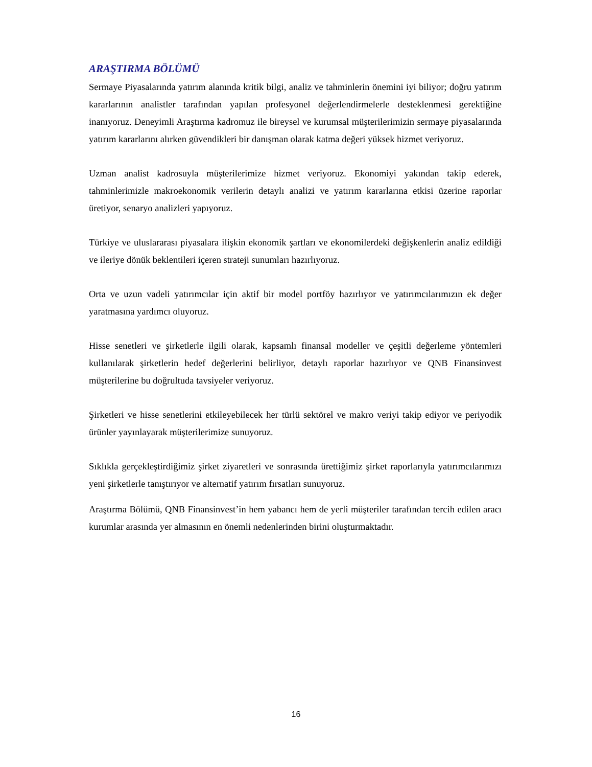ARAŞTIRMA BÖLÜMÜ
Sermaye Piyasalarında yatırım alanında kritik bilgi, analiz ve tahminlerin önemini iyi biliyor; doğru yatırım kararlarının analistler tarafından yapılan profesyonel değerlendirmelerle desteklenmesi gerektiğine inanıyoruz. Deneyimli Araştırma kadromuz ile bireysel ve kurumsal müşterilerimizin sermaye piyasalarında yatırım kararlarını alırken güvendikleri bir danışman olarak katma değeri yüksek hizmet veriyoruz.
Uzman analist kadrosuyla müşterilerimize hizmet veriyoruz. Ekonomiyi yakından takip ederek, tahminlerimizle makroekonomik verilerin detaylı analizi ve yatırım kararlarına etkisi üzerine raporlar üretiyor, senaryo analizleri yapıyoruz.
Türkiye ve uluslararası piyasalara ilişkin ekonomik şartları ve ekonomilerdeki değişkenlerin analiz edildiği ve ileriye dönük beklentileri içeren strateji sunumları hazırlıyoruz.
Orta ve uzun vadeli yatırımcılar için aktif bir model portföy hazırlıyor ve yatırımcılarımızın ek değer yaratmasına yardımcı oluyoruz.
Hisse senetleri ve şirketlerle ilgili olarak, kapsamlı finansal modeller ve çeşitli değerleme yöntemleri kullanılarak şirketlerin hedef değerlerini belirliyor, detaylı raporlar hazırlıyor ve QNB Finansinvest müşterilerine bu doğrultuda tavsiyeler veriyoruz.
Şirketleri ve hisse senetlerini etkileyebilecek her türlü sektörel ve makro veriyi takip ediyor ve periyodik ürünler yayınlayarak müşterilerimize sunuyoruz.
Sıklıkla gerçekleştirdiğimiz şirket ziyaretleri ve sonrasında ürettiğimiz şirket raporlarıyla yatırımcılarımızı yeni şirketlerle tanıştırıyor ve alternatif yatırım fırsatları sunuyoruz.
Araştırma Bölümü, QNB Finansinvest’in hem yabancı hem de yerli müşteriler tarafından tercih edilen aracı kurumlar arasında yer almasının en önemli nedenlerinden birini oluşturmaktadır.
16